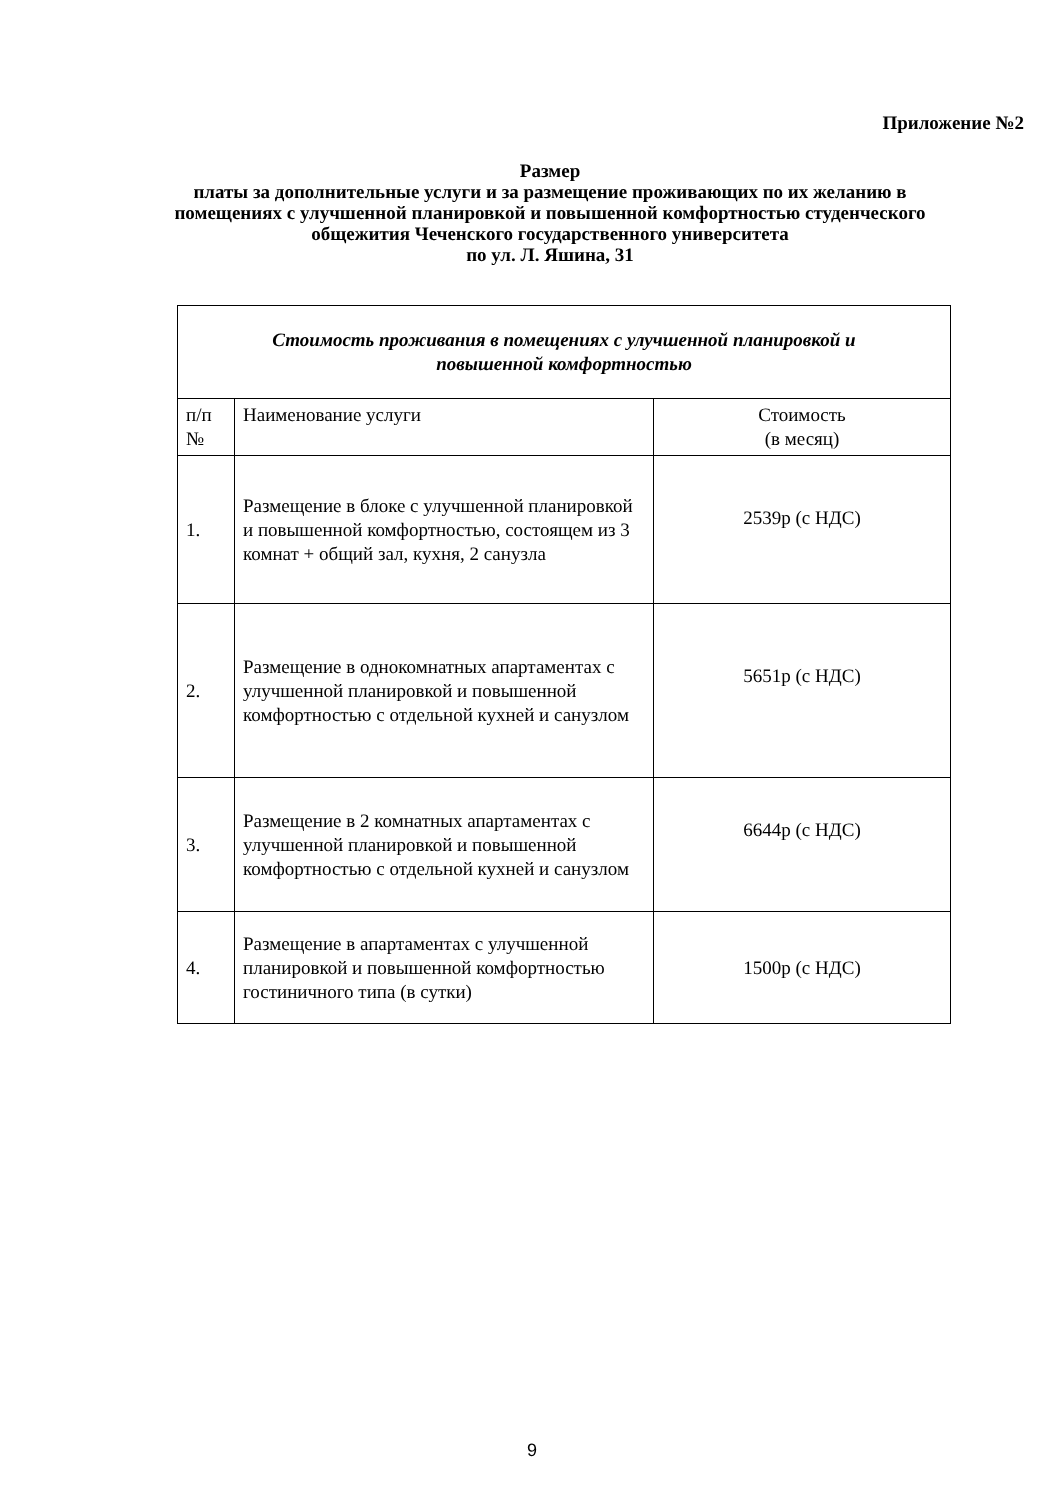Приложение №2
Размер
платы за дополнительные услуги и за размещение проживающих по их желанию в помещениях с улучшенной планировкой и повышенной комфортностью студенческого общежития Чеченского государственного университета
по ул. Л. Яшина, 31
| Стоимость проживания в помещениях с улучшенной планировкой и повышенной комфортностью | | |
| --- | --- | --- |
| п/п № | Наименование услуги | Стоимость (в месяц) |
| 1. | Размещение в блоке с улучшенной планировкой и повышенной комфортностью, состоящем из 3 комнат + общий зал, кухня, 2 санузла | 2539р (с НДС) |
| 2. | Размещение в однокомнатных апартаментах с улучшенной планировкой и повышенной комфортностью с отдельной кухней и санузлом | 5651р (с НДС) |
| 3. | Размещение в 2 комнатных апартаментах с улучшенной планировкой и повышенной комфортностью с отдельной кухней и санузлом | 6644р (с НДС) |
| 4. | Размещение в апартаментах с улучшенной планировкой и повышенной комфортностью гостиничного типа (в сутки) | 1500р (с НДС) |
9